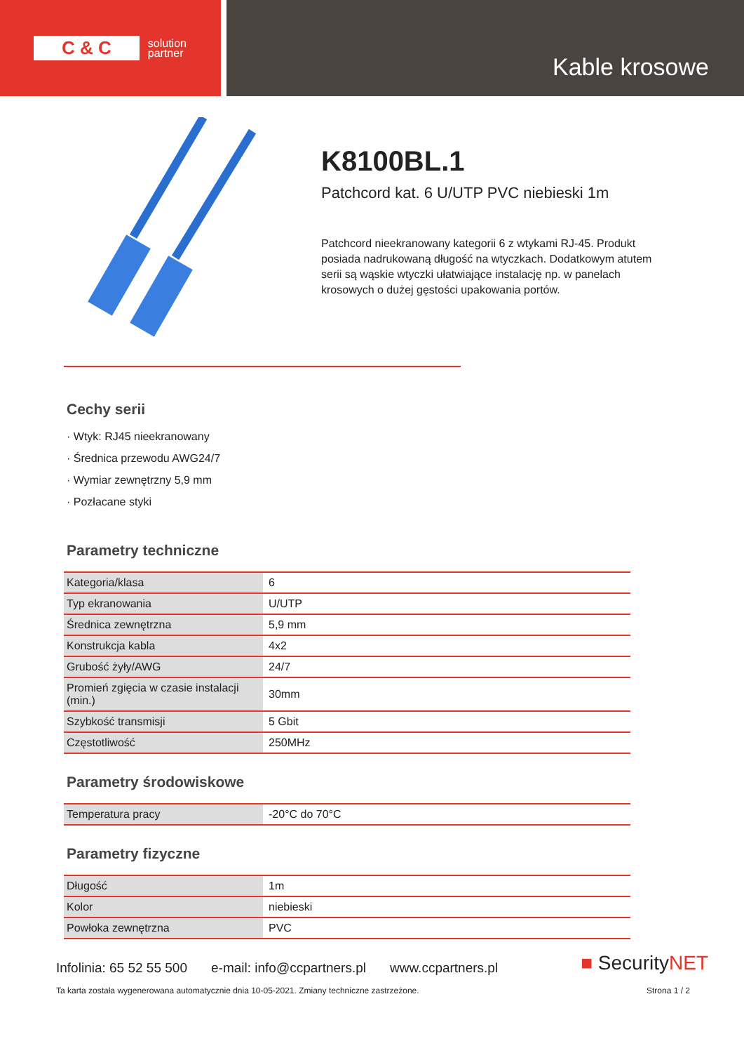C & C solution
partner
Kable krosowe
K8100BL.1
Patchcord kat. 6 U/UTP PVC niebieski 1m
Patchcord nieekranowany kategorii 6 z wtykami RJ-45. Produkt posiada nadrukowaną długość na wtyczkach. Dodatkowym atutem serii są wąskie wtyczki ułatwiające instalację np. w panelach krosowych o dużej gęstości upakowania portów.
Cechy serii
· Wtyk: RJ45 nieekranowany
· Średnica przewodu AWG24/7
· Wymiar zewnętrzny 5,9 mm
· Pozłacane styki
Parametry techniczne
| Kategoria/klasa | 6 |
| Typ ekranowania | U/UTP |
| Średnica zewnętrzna | 5,9 mm |
| Konstrukcja kabla | 4x2 |
| Grubość żyły/AWG | 24/7 |
| Promień zgięcia w czasie instalacji (min.) | 30mm |
| Szybkość transmisji | 5 Gbit |
| Częstotliwość | 250MHz |
Parametry środowiskowe
| Temperatura pracy | -20°C do 70°C |
Parametry fizyczne
| Długość | 1m |
| Kolor | niebieski |
| Powłoka zewnętrzna | PVC |
Infolinia: 65 52 55 500 e-mail: info@ccpartners.pl www.ccpartners.pl
■ SecurityNET
Ta karta została wygenerowana automatycznie dnia 10-05-2021. Zmiany techniczne zastrzeżone. Strona 1 / 2